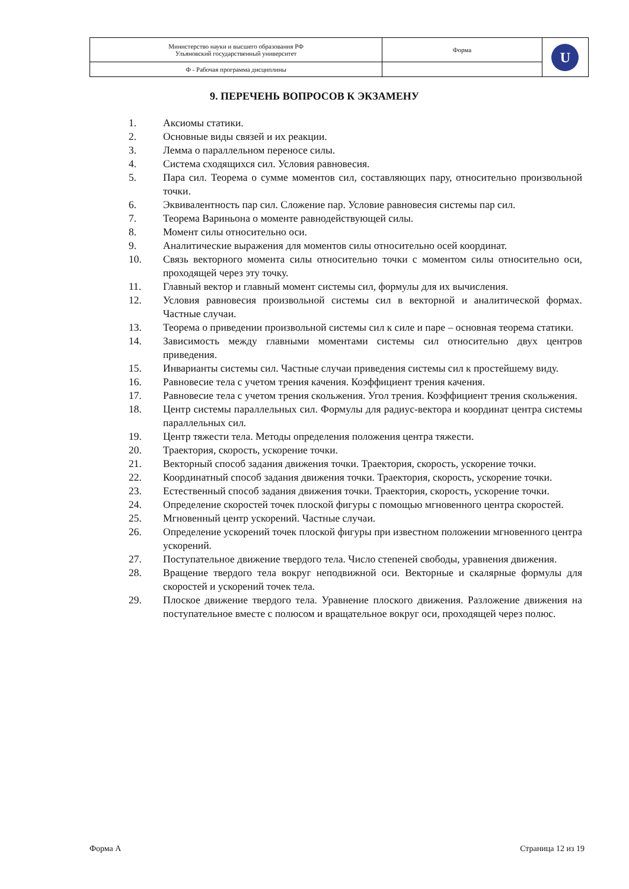| Министерство науки и высшего образования РФ Ульяновский государственный университет | Форма | U |
| Ф - Рабочая программа дисциплины | | |
9. ПЕРЕЧЕНЬ ВОПРОСОВ К ЭКЗАМЕНУ
1. Аксиомы статики.
2. Основные виды связей и их реакции.
3. Лемма о параллельном переносе силы.
4. Система сходящихся сил. Условия равновесия.
5. Пара сил. Теорема о сумме моментов сил, составляющих пару, относительно произвольной точки.
6. Эквивалентность пар сил. Сложение пар. Условие равновесия системы пар сил.
7. Теорема Вариньона о моменте равнодействующей силы.
8. Момент силы относительно оси.
9. Аналитические выражения для моментов силы относительно осей координат.
10. Связь векторного момента силы относительно точки с моментом силы относительно оси, проходящей через эту точку.
11. Главный вектор и главный момент системы сил, формулы для их вычисления.
12. Условия равновесия произвольной системы сил в векторной и аналитической формах. Частные случаи.
13. Теорема о приведении произвольной системы сил к силе и паре – основная теорема статики.
14. Зависимость между главными моментами системы сил относительно двух центров приведения.
15. Инварианты системы сил. Частные случаи приведения системы сил к простейшему виду.
16. Равновесие тела с учетом трения качения. Коэффициент трения качения.
17. Равновесие тела с учетом трения скольжения. Угол трения. Коэффициент трения скольжения.
18. Центр системы параллельных сил. Формулы для радиус-вектора и координат центра системы параллельных сил.
19. Центр тяжести тела. Методы определения положения центра тяжести.
20. Траектория, скорость, ускорение точки.
21. Векторный способ задания движения точки. Траектория, скорость, ускорение точки.
22. Координатный способ задания движения точки. Траектория, скорость, ускорение точки.
23. Естественный способ задания движения точки. Траектория, скорость, ускорение точки.
24. Определение скоростей точек плоской фигуры с помощью мгновенного центра скоростей.
25. Мгновенный центр ускорений. Частные случаи.
26. Определение ускорений точек плоской фигуры при известном положении мгновенного центра ускорений.
27. Поступательное движение твердого тела. Число степеней свободы, уравнения движения.
28. Вращение твердого тела вокруг неподвижной оси. Векторные и скалярные формулы для скоростей и ускорений точек тела.
29. Плоское движение твердого тела. Уравнение плоского движения. Разложение движения на поступательное вместе с полюсом и вращательное вокруг оси, проходящей через полюс.
Форма А Страница 12 из 19